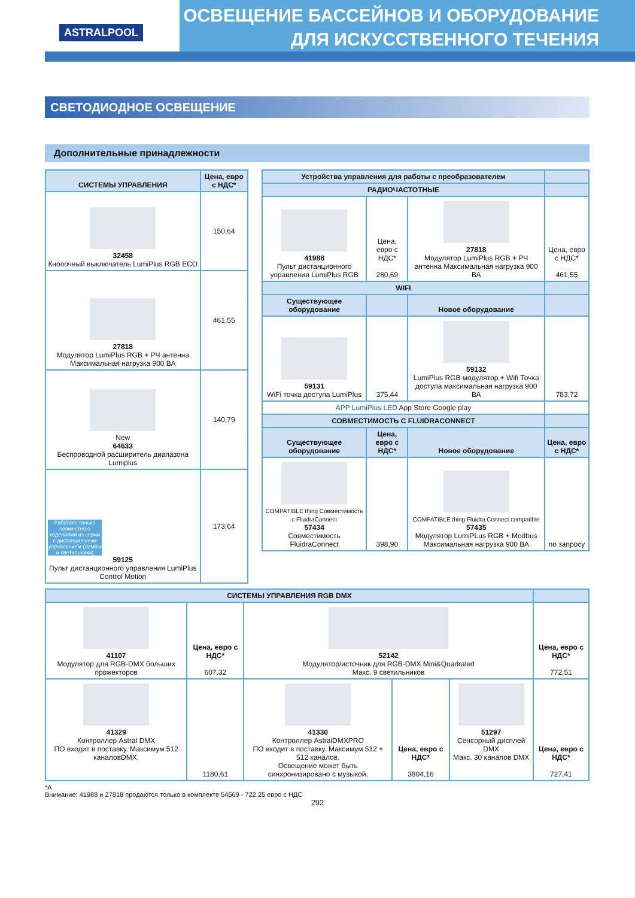ASTRALPOOL
ОСВЕЩЕНИЕ БАССЕЙНОВ И ОБОРУДОВАНИЕ
ДЛЯ ИСКУССТВЕННОГО ТЕЧЕНИЯ
СВЕТОДИОДНОЕ ОСВЕЩЕНИЕ
Дополнительные принадлежности
| СИСТЕМЫ УПРАВЛЕНИЯ | Цена, евро с НДС* |
| --- | --- |
| 32458 Кнопочный выключатель LumiPlus RGB ECO | 150,64 |
| 27818 Модулятор LumiPlus RGB + РЧ антенна Максимальная нагрузка 900 ВА | 461,55 |
| New 64633 Беспроводной расширитель диапазона Lumiplus | 140,79 |
| Работает только совместно с изделиями из серии с дистанционным управлением (лампы и светильники) 59125 Пульт дистанционного управления LumiPlus Control Motion | 173,64 |
| Устройства управления для работы с преобразователем | | | |
| --- | --- | --- | --- |
| РАДИОЧАСТОТНЫЕ | | | |
| 41988 Пульт дистанционного управления LumiPlus RGB | Цена, евро с НДС* 260,69 | 27818 Модулятор LumiPlus RGB + РЧ антенна Максимальная нагрузка 900 ВА | Цена, евро с НДС* 461,55 |
| WIFI | | | |
| Существующее оборудование | | Новое оборудование | |
| 59131 WiFi точка доступа LumiPlus | 375,44 | 59132 LumiPlus RGB модулятор + Wifi Точка доступа максимальная нагрузка 900 ВА | 783,72 |
| APP LumiPlus LED App Store Google play | | | |
| СОВМЕСТИМОСТЬ С FLUIDRACONNECT | | | |
| Существующее оборудование | Цена, евро с НДС* | Новое оборудование | Цена, евро с НДС* |
| COMPATIBLE thing Совместимость с FluidraConnect 57434 Совместимость FluidraConnect | 398,90 | COMPATIBLE thing Fluidra Connect compatible 57435 Модулятор LumiPLus RGB + Modbus Максимальная нагрузка 900 ВА | по запросу |
| СИСТЕМЫ УПРАВЛЕНИЯ RGB DMX | | | | | |
| --- | --- | --- | --- | --- | --- |
| 41107 Модулятор для RGB-DMX больших прожекторов | Цена, евро с НДС* 607,32 | 52142 Модулятор/источник для RGB-DMX Mini&Quadraled Макс. 9 светильников | | | Цена, евро с НДС* 772,51 |
| 41329 Контроллер Astral DMX ПО входит в поставку. Максимум 512 каналовDMX. | 1180,61 | 41330 Контроллер AstralDMXPRO ПО входит в поставку. Максимум 512 + 512 каналов. Освещение может быть синхронизировано с музыкой. | Цена, евро с НДС* 3804,16 | 51297 Сенсорный дисплей DMX Макс. 30 каналов DMX | Цена, евро с НДС* 727,41 |
*A
Внимание: 41988 и 27818 продаются только в комплекте 54569 - 722,25 евро с НДС
292